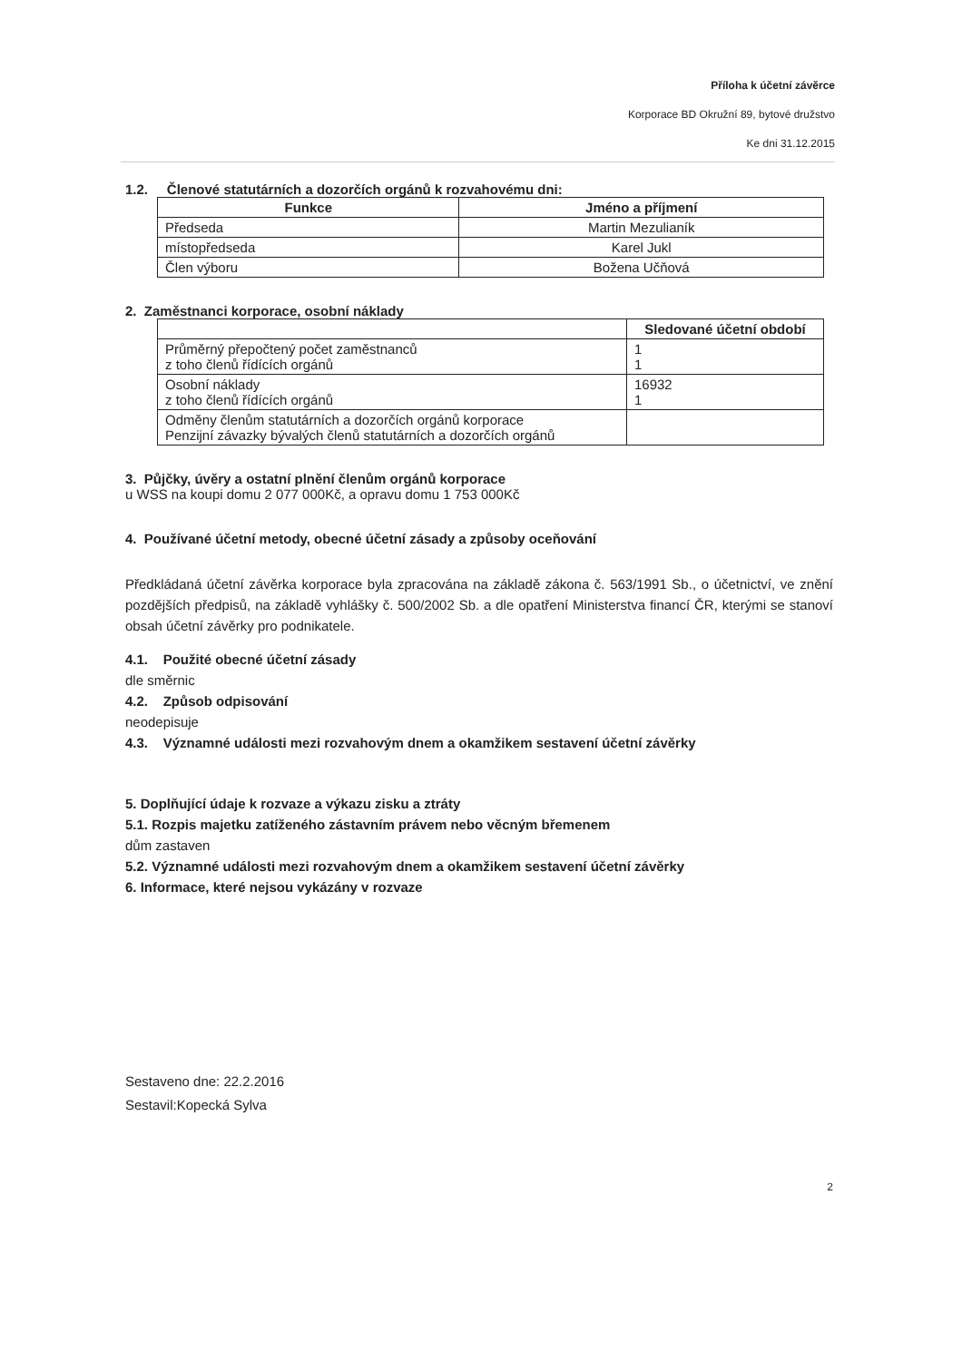Příloha k účetní závěrce
Korporace BD Okružní 89, bytové družstvo
Ke dni 31.12.2015
1.2. Členové statutárních a dozorčích orgánů k rozvahovému dni:
| Funkce | Jméno a příjmení |
| --- | --- |
| Předseda | Martin Mezulianík |
| místopředseda | Karel Jukl |
| Člen výboru | Božena Učňová |
2. Zaměstnanci korporace, osobní náklady
| | Sledované účetní období |
| --- | --- |
| Průměrný přepočtený počet zaměstnanců z toho členů řídících orgánů | 1 1 |
| Osobní náklady z toho členů řídících orgánů | 16932 1 |
| Odměny členům statutárních a dozorčích orgánů korporace Penzijní závazky bývalých členů statutárních a dozorčích orgánů | |
3. Půjčky, úvěry a ostatní plnění členům orgánů korporace
u WSS na koupi domu 2 077 000Kč, a opravu domu 1 753 000Kč
4. Používané účetní metody, obecné účetní zásady a způsoby oceňování
Předkládaná účetní závěrka korporace byla zpracována na základě zákona č. 563/1991 Sb., o účetnictví, ve znění pozdějších předpisů, na základě vyhlášky č. 500/2002 Sb. a dle opatření Ministerstva financí ČR, kterými se stanoví obsah účetní závěrky pro podnikatele.
4.1. Použité obecné účetní zásady
dle směrnic
4.2. Způsob odpisování
neodepisuje
4.3. Významné události mezi rozvahovým dnem a okamžikem sestavení účetní závěrky
5. Doplňující údaje k rozvaze a výkazu zisku a ztráty
5.1. Rozpis majetku zatíženého zástavním právem nebo věcným břemenem
dům zastaven
5.2. Významné události mezi rozvahovým dnem a okamžikem sestavení účetní závěrky
6. Informace, které nejsou vykázány v rozvaze
Sestaveno dne: 22.2.2016
Sestavil:Kopecká Sylva
2